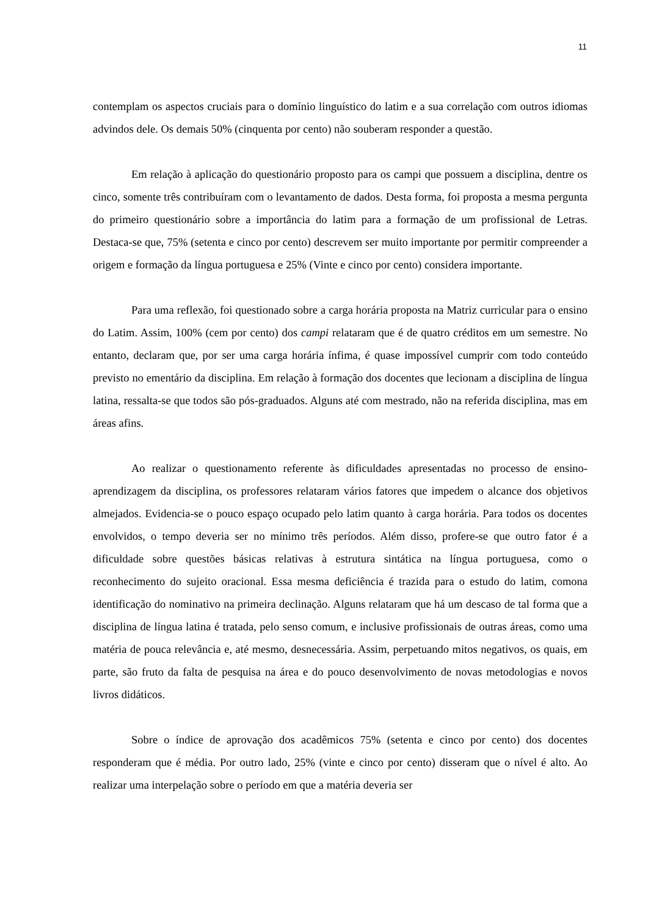11
contemplam os aspectos cruciais para o domínio linguístico do latim e a sua correlação com outros idiomas advindos dele. Os demais 50% (cinquenta por cento) não souberam responder a questão.
Em relação à aplicação do questionário proposto para os campi que possuem a disciplina, dentre os cinco, somente três contribuíram com o levantamento de dados. Desta forma, foi proposta a mesma pergunta do primeiro questionário sobre a importância do latim para a formação de um profissional de Letras. Destaca-se que, 75% (setenta e cinco por cento) descrevem ser muito importante por permitir compreender a origem e formação da língua portuguesa e 25% (Vinte e cinco por cento) considera importante.
Para uma reflexão, foi questionado sobre a carga horária proposta na Matriz curricular para o ensino do Latim. Assim, 100% (cem por cento) dos campi relataram que é de quatro créditos em um semestre. No entanto, declaram que, por ser uma carga horária ínfima, é quase impossível cumprir com todo conteúdo previsto no ementário da disciplina. Em relação à formação dos docentes que lecionam a disciplina de língua latina, ressalta-se que todos são pós-graduados. Alguns até com mestrado, não na referida disciplina, mas em áreas afins.
Ao realizar o questionamento referente às dificuldades apresentadas no processo de ensino-aprendizagem da disciplina, os professores relataram vários fatores que impedem o alcance dos objetivos almejados. Evidencia-se o pouco espaço ocupado pelo latim quanto à carga horária. Para todos os docentes envolvidos, o tempo deveria ser no mínimo três períodos. Além disso, profere-se que outro fator é a dificuldade sobre questões básicas relativas à estrutura sintática na língua portuguesa, como o reconhecimento do sujeito oracional. Essa mesma deficiência é trazida para o estudo do latim, comona identificação do nominativo na primeira declinação. Alguns relataram que há um descaso de tal forma que a disciplina de língua latina é tratada, pelo senso comum, e inclusive profissionais de outras áreas, como uma matéria de pouca relevância e, até mesmo, desnecessária. Assim, perpetuando mitos negativos, os quais, em parte, são fruto da falta de pesquisa na área e do pouco desenvolvimento de novas metodologias e novos livros didáticos.
Sobre o índice de aprovação dos acadêmicos 75% (setenta e cinco por cento) dos docentes responderam que é média. Por outro lado, 25% (vinte e cinco por cento) disseram que o nível é alto. Ao realizar uma interpelação sobre o período em que a matéria deveria ser